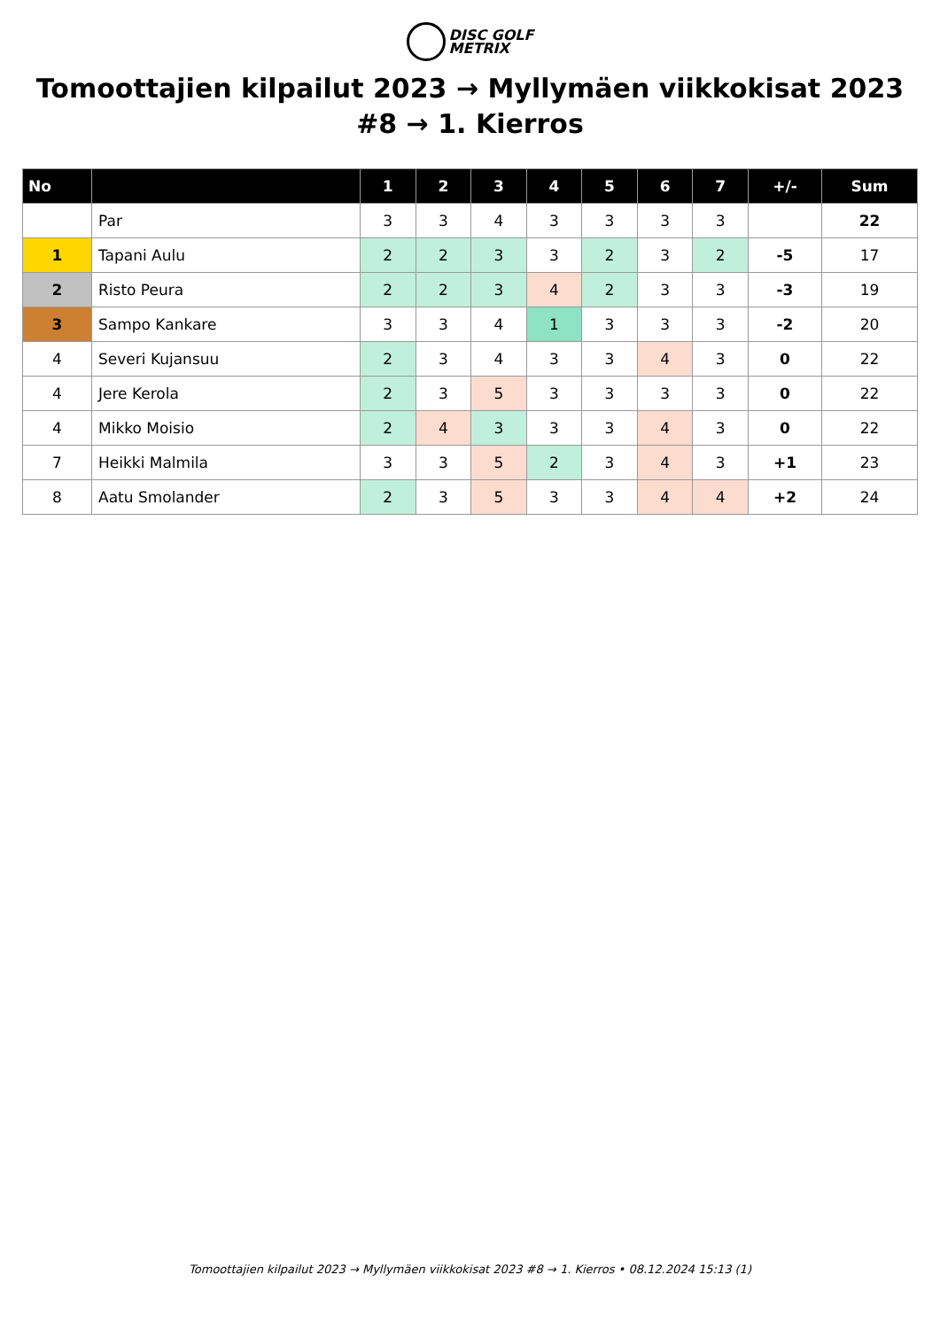DISC GOLF
METRIX
Tomoottajien kilpailut 2023 → Myllymäen viikkokisat 2023 #8 → 1. Kierros
| No | | 1 | 2 | 3 | 4 | 5 | 6 | 7 | +/- | Sum |
| --- | --- | --- | --- | --- | --- | --- | --- | --- | --- | --- |
| | Par | 3 | 3 | 4 | 3 | 3 | 3 | 3 | | 22 |
| 1 | Tapani Aulu | 2 | 2 | 3 | 3 | 2 | 3 | 2 | -5 | 17 |
| 2 | Risto Peura | 2 | 2 | 3 | 4 | 2 | 3 | 3 | -3 | 19 |
| 3 | Sampo Kankare | 3 | 3 | 4 | 1 | 3 | 3 | 3 | -2 | 20 |
| 4 | Severi Kujansuu | 2 | 3 | 4 | 3 | 3 | 4 | 3 | 0 | 22 |
| 4 | Jere Kerola | 2 | 3 | 5 | 3 | 3 | 3 | 3 | 0 | 22 |
| 4 | Mikko Moisio | 2 | 4 | 3 | 3 | 3 | 4 | 3 | 0 | 22 |
| 7 | Heikki Malmila | 3 | 3 | 5 | 2 | 3 | 4 | 3 | +1 | 23 |
| 8 | Aatu Smolander | 2 | 3 | 5 | 3 | 3 | 4 | 4 | +2 | 24 |
Tomoottajien kilpailut 2023 → Myllymäen viikkokisat 2023 #8 → 1. Kierros • 08.12.2024 15:13 (1)